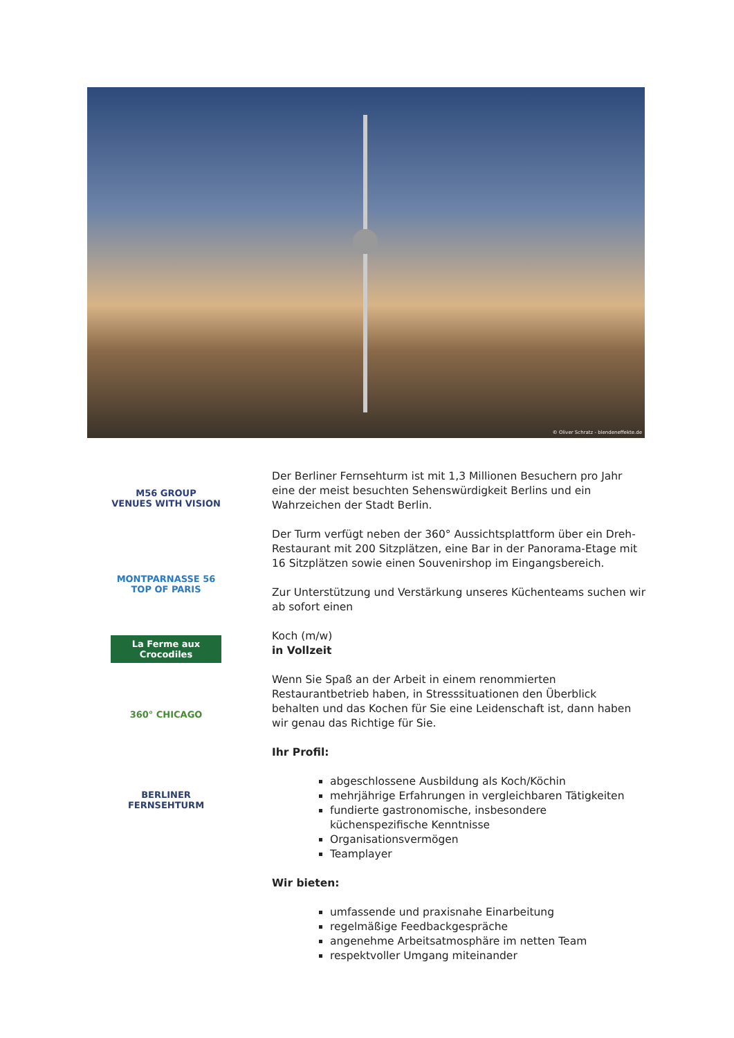© Oliver Schratz - blendeneffekte.de
M56 GROUP
VENUES WITH VISION
MONTPARNASSE 56
TOP OF PARIS
La Ferme aux Crocodiles
360° CHICAGO
BERLINER
FERNSEHTURM
Der Berliner Fernsehturm ist mit 1,3 Millionen Besuchern pro Jahr eine der meist besuchten Sehenswürdigkeit Berlins und ein Wahrzeichen der Stadt Berlin.
Der Turm verfügt neben der 360° Aussichtsplattform über ein Dreh-Restaurant mit 200 Sitzplätzen, eine Bar in der Panorama-Etage mit 16 Sitzplätzen sowie einen Souvenirshop im Eingangsbereich.
Zur Unterstützung und Verstärkung unseres Küchenteams suchen wir ab sofort einen
Koch (m/w)
in Vollzeit
Wenn Sie Spaß an der Arbeit in einem renommierten Restaurantbetrieb haben, in Stresssituationen den Überblick behalten und das Kochen für Sie eine Leidenschaft ist, dann haben wir genau das Richtige für Sie.
Ihr Profil:
abgeschlossene Ausbildung als Koch/Köchin
mehrjährige Erfahrungen in vergleichbaren Tätigkeiten
fundierte gastronomische, insbesondere küchenspezifische Kenntnisse
Organisationsvermögen
Teamplayer
Wir bieten:
umfassende und praxisnahe Einarbeitung
regelmäßige Feedbackgespräche
angenehme Arbeitsatmosphäre im netten Team
respektvoller Umgang miteinander